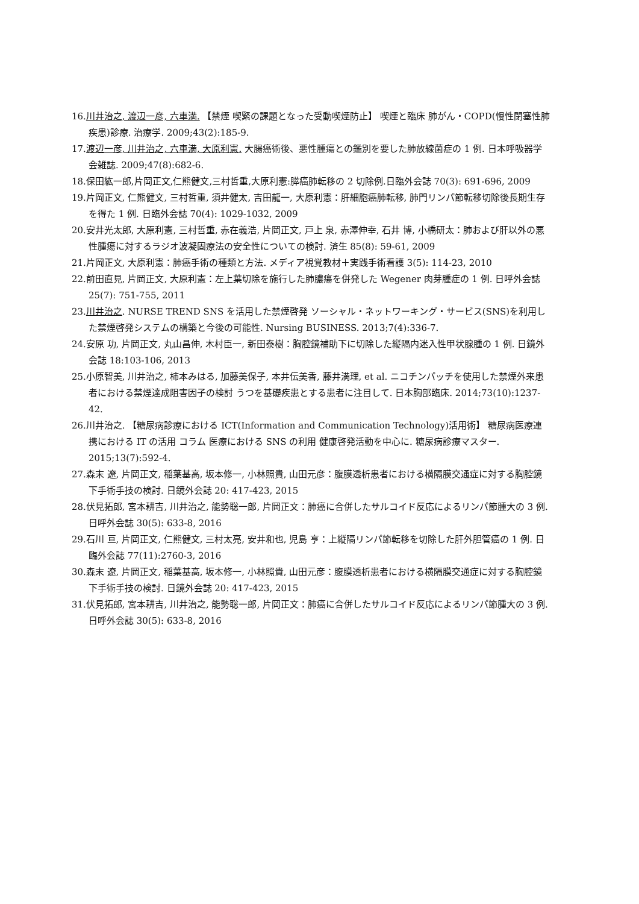16.川井治之, 渡辺一彦, 六車満. 【禁煙 喫緊の課題となった受動喫煙防止】 喫煙と臨床 肺がん・COPD(慢性閉塞性肺疾患)診療. 治療学. 2009;43(2):185-9.
17.渡辺一彦, 川井治之, 六車満, 大原利憲. 大腸癌術後、悪性腫瘍との鑑別を要した肺放線菌症の 1 例. 日本呼吸器学会雑誌. 2009;47(8):682-6.
18.保田紘一郎,片岡正文,仁熊健文,三村哲重,大原利憲:膵癌肺転移の 2 切除例.日臨外会誌 70(3): 691-696, 2009
19.片岡正文, 仁熊健文, 三村哲重, 須井健太, 吉田龍一, 大原利憲：肝細胞癌肺転移, 肺門リンパ節転移切除後長期生存を得た 1 例. 日臨外会誌 70(4): 1029-1032, 2009
20.安井光太郎, 大原利憲, 三村哲重, 赤在義浩, 片岡正文, 戸上 泉, 赤澤伸幸, 石井 博, 小橋研太：肺および肝以外の悪性腫瘍に対するラジオ波凝固療法の安全性についての検討. 済生 85(8): 59-61, 2009
21.片岡正文, 大原利憲：肺癌手術の種類と方法. メディア視覚教材＋実践手術看護 3(5): 114-23, 2010
22.前田直見, 片岡正文, 大原利憲：左上葉切除を施行した肺膿瘍を併発した Wegener 肉芽腫症の 1 例. 日呼外会誌 25(7): 751-755, 2011
23.川井治之. NURSE TREND SNS を活用した禁煙啓発 ソーシャル・ネットワーキング・サービス(SNS)を利用した禁煙啓発システムの構築と今後の可能性. Nursing BUSINESS. 2013;7(4):336-7.
24.安原 功, 片岡正文, 丸山昌伸, 木村臣一, 新田泰樹：胸腔鏡補助下に切除した縦隔内迷入性甲状腺腫の 1 例. 日鏡外会誌 18:103-106, 2013
25.小原智美, 川井治之, 柿本みはる, 加藤美保子, 本井伝美香, 藤井満理, et al. ニコチンパッチを使用した禁煙外来患者における禁煙達成阻害因子の検討 うつを基礎疾患とする患者に注目して. 日本胸部臨床. 2014;73(10):1237-42.
26.川井治之. 【糖尿病診療における ICT(Information and Communication Technology)活用術】 糖尿病医療連携における IT の活用 コラム 医療における SNS の利用 健康啓発活動を中心に. 糖尿病診療マスター. 2015;13(7):592-4.
27.森末 遼, 片岡正文, 稲葉基高, 坂本修一, 小林照貴, 山田元彦：腹膜透析患者における横隔膜交通症に対する胸腔鏡下手術手技の検討. 日鏡外会誌 20: 417-423, 2015
28.伏見拓郎, 宮本耕吉, 川井治之, 能勢聡一郎, 片岡正文：肺癌に合併したサルコイド反応によるリンパ節腫大の 3 例. 日呼外会誌 30(5): 633-8, 2016
29.石川 亘, 片岡正文, 仁熊健文, 三村太亮, 安井和也, 児島 亨：上縦隔リンパ節転移を切除した肝外胆管癌の 1 例. 日臨外会誌 77(11):2760-3, 2016
30.森末 遼, 片岡正文, 稲葉基高, 坂本修一, 小林照貴, 山田元彦：腹膜透析患者における横隔膜交通症に対する胸腔鏡下手術手技の検討. 日鏡外会誌 20: 417-423, 2015
31.伏見拓郎, 宮本耕吉, 川井治之, 能勢聡一郎, 片岡正文：肺癌に合併したサルコイド反応によるリンパ節腫大の 3 例. 日呼外会誌 30(5): 633-8, 2016